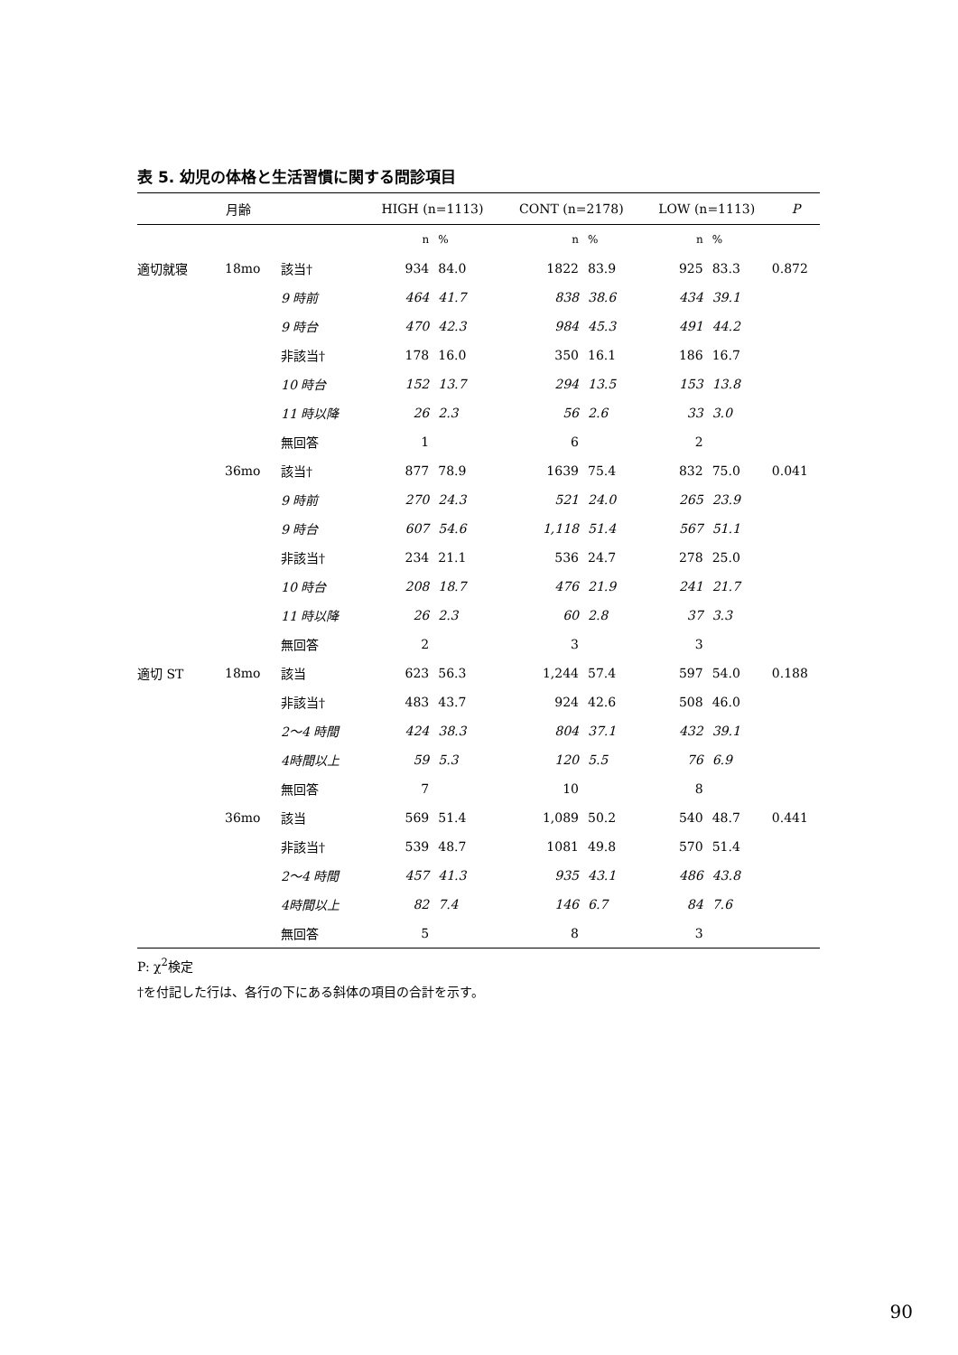表 5. 幼児の体格と生活習慣に関する問診項目
| | 月齢 | | HIGH (n=1113) | | CONT (n=2178) | | LOW (n=1113) | | P |
| --- | --- | --- | --- | --- | --- | --- | --- | --- | --- |
| | | | n | % | n | % | n | % | |
| 適切就寝 | 18mo | 該当† | 934 | 84.0 | 1822 | 83.9 | 925 | 83.3 | 0.872 |
| | | 9 時前 | 464 | 41.7 | 838 | 38.6 | 434 | 39.1 | |
| | | 9 時台 | 470 | 42.3 | 984 | 45.3 | 491 | 44.2 | |
| | | 非該当† | 178 | 16.0 | 350 | 16.1 | 186 | 16.7 | |
| | | 10 時台 | 152 | 13.7 | 294 | 13.5 | 153 | 13.8 | |
| | | 11 時以降 | 26 | 2.3 | 56 | 2.6 | 33 | 3.0 | |
| | | 無回答 | 1 | | 6 | | 2 | | |
| | 36mo | 該当† | 877 | 78.9 | 1639 | 75.4 | 832 | 75.0 | 0.041 |
| | | 9 時前 | 270 | 24.3 | 521 | 24.0 | 265 | 23.9 | |
| | | 9 時台 | 607 | 54.6 | 1,118 | 51.4 | 567 | 51.1 | |
| | | 非該当† | 234 | 21.1 | 536 | 24.7 | 278 | 25.0 | |
| | | 10 時台 | 208 | 18.7 | 476 | 21.9 | 241 | 21.7 | |
| | | 11 時以降 | 26 | 2.3 | 60 | 2.8 | 37 | 3.3 | |
| | | 無回答 | 2 | | 3 | | 3 | | |
| 適切 ST | 18mo | 該当 | 623 | 56.3 | 1,244 | 57.4 | 597 | 54.0 | 0.188 |
| | | 非該当† | 483 | 43.7 | 924 | 42.6 | 508 | 46.0 | |
| | | 2～4 時間 | 424 | 38.3 | 804 | 37.1 | 432 | 39.1 | |
| | | 4時間以上 | 59 | 5.3 | 120 | 5.5 | 76 | 6.9 | |
| | | 無回答 | 7 | | 10 | | 8 | | |
| | 36mo | 該当 | 569 | 51.4 | 1,089 | 50.2 | 540 | 48.7 | 0.441 |
| | | 非該当† | 539 | 48.7 | 1081 | 49.8 | 570 | 51.4 | |
| | | 2～4 時間 | 457 | 41.3 | 935 | 43.1 | 486 | 43.8 | |
| | | 4時間以上 | 82 | 7.4 | 146 | 6.7 | 84 | 7.6 | |
| | | 無回答 | 5 | | 8 | | 3 | | |
P: χ<sup>2</sup>検定
†を付記した行は、各行の下にある斜体の項目の合計を示す。
90